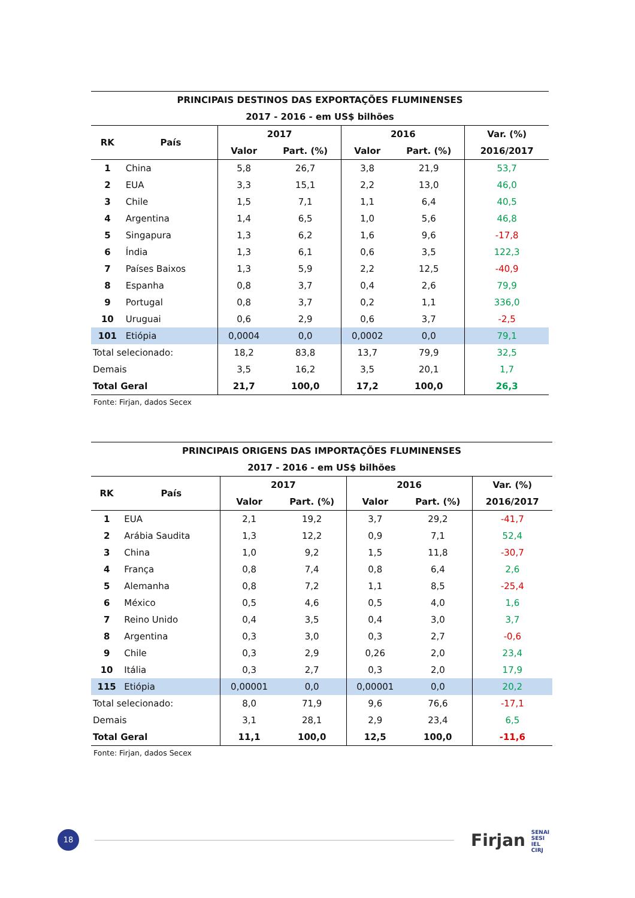| PRINCIPAIS DESTINOS DAS EXPORTAÇÕES FLUMINENSES | | | | | | |
| 2017 - 2016 - em US$ bilhões | | | | | | |
| RK | País | 2017 | | 2016 | | Var. (%) |
| | | Valor | Part. (%) | Valor | Part. (%) | 2016/2017 |
| 1 | China | 5,8 | 26,7 | 3,8 | 21,9 | 53,7 |
| 2 | EUA | 3,3 | 15,1 | 2,2 | 13,0 | 46,0 |
| 3 | Chile | 1,5 | 7,1 | 1,1 | 6,4 | 40,5 |
| 4 | Argentina | 1,4 | 6,5 | 1,0 | 5,6 | 46,8 |
| 5 | Singapura | 1,3 | 6,2 | 1,6 | 9,6 | -17,8 |
| 6 | Índia | 1,3 | 6,1 | 0,6 | 3,5 | 122,3 |
| 7 | Países Baixos | 1,3 | 5,9 | 2,2 | 12,5 | -40,9 |
| 8 | Espanha | 0,8 | 3,7 | 0,4 | 2,6 | 79,9 |
| 9 | Portugal | 0,8 | 3,7 | 0,2 | 1,1 | 336,0 |
| 10 | Uruguai | 0,6 | 2,9 | 0,6 | 3,7 | -2,5 |
| 101 | Etiópia | 0,0004 | 0,0 | 0,0002 | 0,0 | 79,1 |
| Total selecionado: | | 18,2 | 83,8 | 13,7 | 79,9 | 32,5 |
| Demais | | 3,5 | 16,2 | 3,5 | 20,1 | 1,7 |
| Total Geral | | 21,7 | 100,0 | 17,2 | 100,0 | 26,3 |
Fonte: Firjan, dados Secex
| PRINCIPAIS ORIGENS DAS IMPORTAÇÕES FLUMINENSES | | | | | | |
| 2017 - 2016 - em US$ bilhões | | | | | | |
| RK | País | 2017 | | 2016 | | Var. (%) |
| | | Valor | Part. (%) | Valor | Part. (%) | 2016/2017 |
| 1 | EUA | 2,1 | 19,2 | 3,7 | 29,2 | -41,7 |
| 2 | Arábia Saudita | 1,3 | 12,2 | 0,9 | 7,1 | 52,4 |
| 3 | China | 1,0 | 9,2 | 1,5 | 11,8 | -30,7 |
| 4 | França | 0,8 | 7,4 | 0,8 | 6,4 | 2,6 |
| 5 | Alemanha | 0,8 | 7,2 | 1,1 | 8,5 | -25,4 |
| 6 | México | 0,5 | 4,6 | 0,5 | 4,0 | 1,6 |
| 7 | Reino Unido | 0,4 | 3,5 | 0,4 | 3,0 | 3,7 |
| 8 | Argentina | 0,3 | 3,0 | 0,3 | 2,7 | -0,6 |
| 9 | Chile | 0,3 | 2,9 | 0,26 | 2,0 | 23,4 |
| 10 | Itália | 0,3 | 2,7 | 0,3 | 2,0 | 17,9 |
| 115 | Etiópia | 0,00001 | 0,0 | 0,00001 | 0,0 | 20,2 |
| Total selecionado: | | 8,0 | 71,9 | 9,6 | 76,6 | -17,1 |
| Demais | | 3,1 | 28,1 | 2,9 | 23,4 | 6,5 |
| Total Geral | | 11,1 | 100,0 | 12,5 | 100,0 | -11,6 |
Fonte: Firjan, dados Secex
18
Firjan SENAI
SESI
IEL
CIRJ